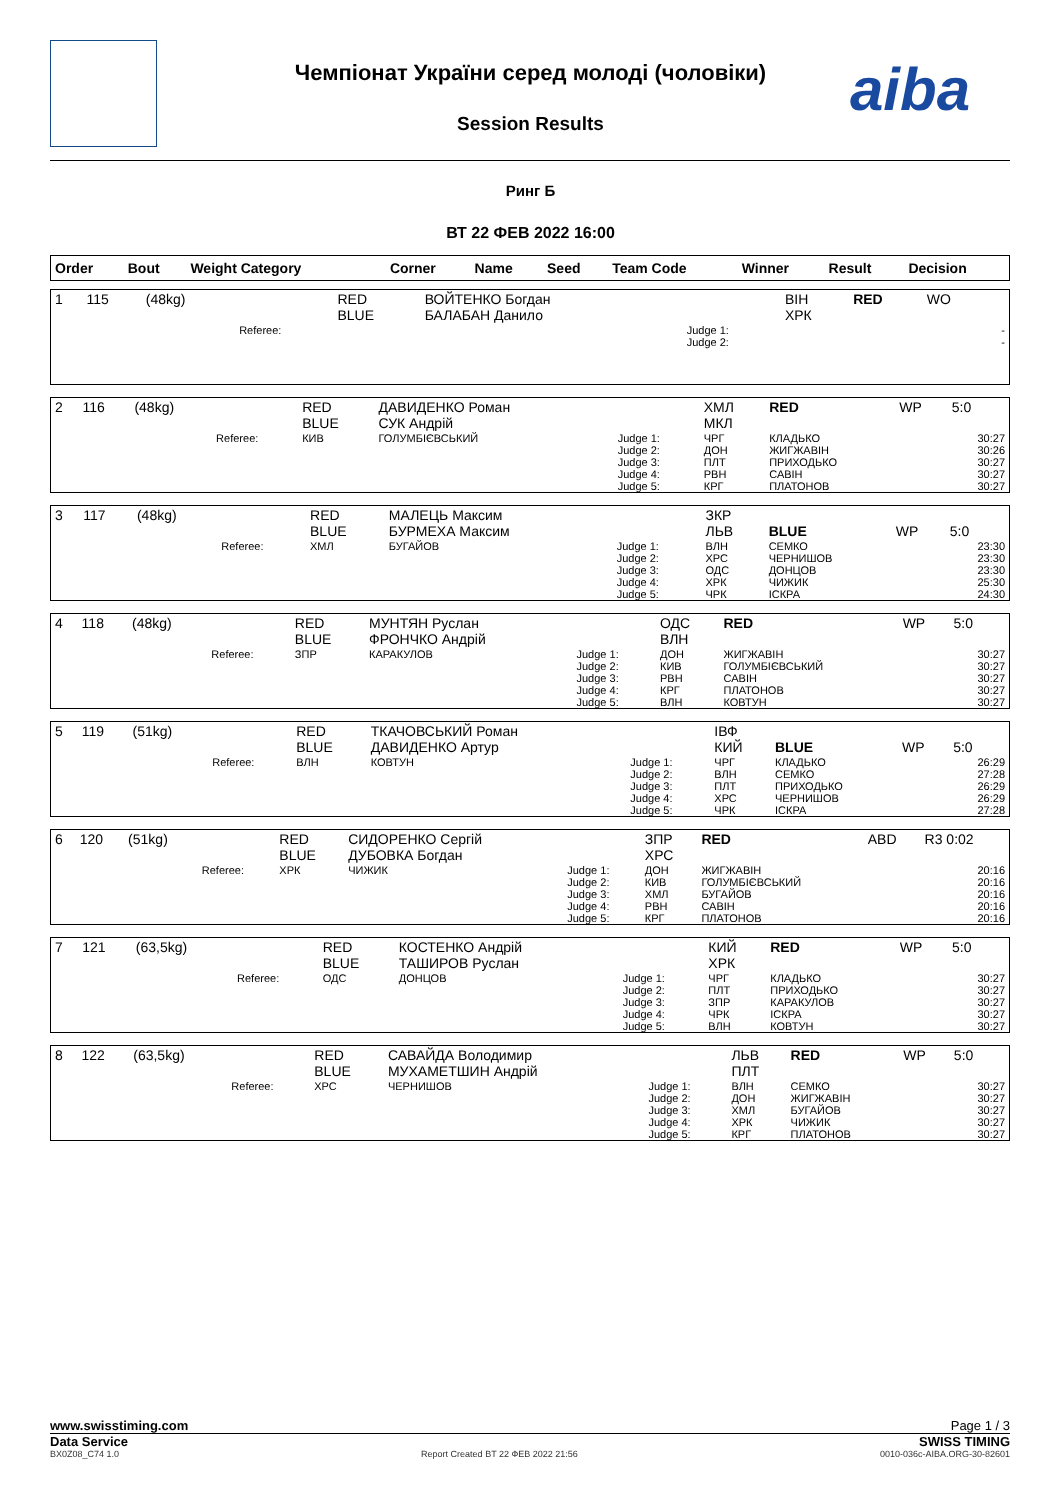Чемпіонат України серед молоді (чоловіки) aiba
Session Results
Ринг Б
ВТ 22 ФЕВ 2022 16:00
| Order | Bout | Weight Category | | Corner | Name | Seed | Team Code | Winner | Result | Decision |
| --- | --- | --- | --- | --- | --- | --- | --- | --- | --- | --- |
| 1 | 115 | (48kg) | | RED BLUE | ВОЙТЕНКО Богдан БАЛАБАН Данило | | ВІН ХРК | RED | WO | |
| | | | Referee: | | | Judge 1: Judge 2: | | | | - - |
| 2 | 116 | (48kg) | | RED BLUE | ДАВИДЕНКО Роман СУК Андрій | | ХМЛ МКЛ | RED | WP | 5:0 |
| | | | Referee: | КИВ | ГОЛУМБІЄВСЬКИЙ | Judge 1: Judge 2: Judge 3: Judge 4: Judge 5: | ЧРГ ДОН ПЛТ РВН КРГ | КЛАДЬКО ЖИГЖАВІН ПРИХОДЬКО САВІН ПЛАТОНОВ | | 30:27 30:26 30:27 30:27 30:27 |
| 3 | 117 | (48kg) | | RED BLUE | МАЛЕЦЬ Максим БУРМЕХА Максим | | ЗКР ЛЬВ | BLUE | WP | 5:0 |
| | | | Referee: | ХМЛ | БУГАЙОВ | Judge 1: Judge 2: Judge 3: Judge 4: Judge 5: | ВЛН ХРС ОДС ХРК ЧРК | СЕМКО ЧЕРНИШОВ ДОНЦОВ ЧИЖИК ІСКРА | | 23:30 23:30 23:30 25:30 24:30 |
| 4 | 118 | (48kg) | | RED BLUE | МУНТЯН Руслан ФРОНЧКО Андрій | | ОДС ВЛН | RED | WP | 5:0 |
| | | | Referee: | ЗПР | КАРАКУЛОВ | Judge 1: Judge 2: Judge 3: Judge 4: Judge 5: | ДОН КИВ РВН КРГ ВЛН | ЖИГЖАВІН ГОЛУМБІЄВСЬКИЙ САВІН ПЛАТОНОВ КОВТУН | | 30:27 30:27 30:27 30:27 30:27 |
| 5 | 119 | (51kg) | | RED BLUE | ТКАЧОВСЬКИЙ Роман ДАВИДЕНКО Артур | | ІВФ КИЙ | BLUE | WP | 5:0 |
| | | | Referee: | ВЛН | КОВТУН | Judge 1: Judge 2: Judge 3: Judge 4: Judge 5: | ЧРГ ВЛН ПЛТ ХРС ЧРК | КЛАДЬКО СЕМКО ПРИХОДЬКО ЧЕРНИШОВ ІСКРА | | 26:29 27:28 26:29 26:29 27:28 |
| 6 | 120 | (51kg) | | RED BLUE | СИДОРЕНКО Сергій ДУБОВКА Богдан | | ЗПР ХРС | RED | ABD | R3 0:02 |
| | | | Referee: | ХРК | ЧИЖИК | Judge 1: Judge 2: Judge 3: Judge 4: Judge 5: | ДОН КИВ ХМЛ РВН КРГ | ЖИГЖАВІН ГОЛУМБІЄВСЬКИЙ БУГАЙОВ САВІН ПЛАТОНОВ | | 20:16 20:16 20:16 20:16 20:16 |
| 7 | 121 | (63,5kg) | | RED BLUE | КОСТЕНКО Андрій ТАШИРОВ Руслан | | КИЙ ХРК | RED | WP | 5:0 |
| | | | Referee: | ОДС | ДОНЦОВ | Judge 1: Judge 2: Judge 3: Judge 4: Judge 5: | ЧРГ ПЛТ ЗПР ЧРК ВЛН | КЛАДЬКО ПРИХОДЬКО КАРАКУЛОВ ІСКРА КОВТУН | | 30:27 30:27 30:27 30:27 30:27 |
| 8 | 122 | (63,5kg) | | RED BLUE | САВАЙДА Володимир МУХАМЕТШИН Андрій | | ЛЬВ ПЛТ | RED | WP | 5:0 |
| | | | Referee: | ХРС | ЧЕРНИШОВ | Judge 1: Judge 2: Judge 3: Judge 4: Judge 5: | ВЛН ДОН ХМЛ ХРК КРГ | СЕМКО ЖИГЖАВІН БУГАЙОВ ЧИЖИК ПЛАТОНОВ | | 30:27 30:27 30:27 30:27 30:27 |
www.swisstiming.com Page 1 / 3
Data Service SWISS TIMING
BX0Z08_C74 1.0 Report Created BT 22 ФЕВ 2022 21:56 0010-036c-AIBA.ORG-30-82601